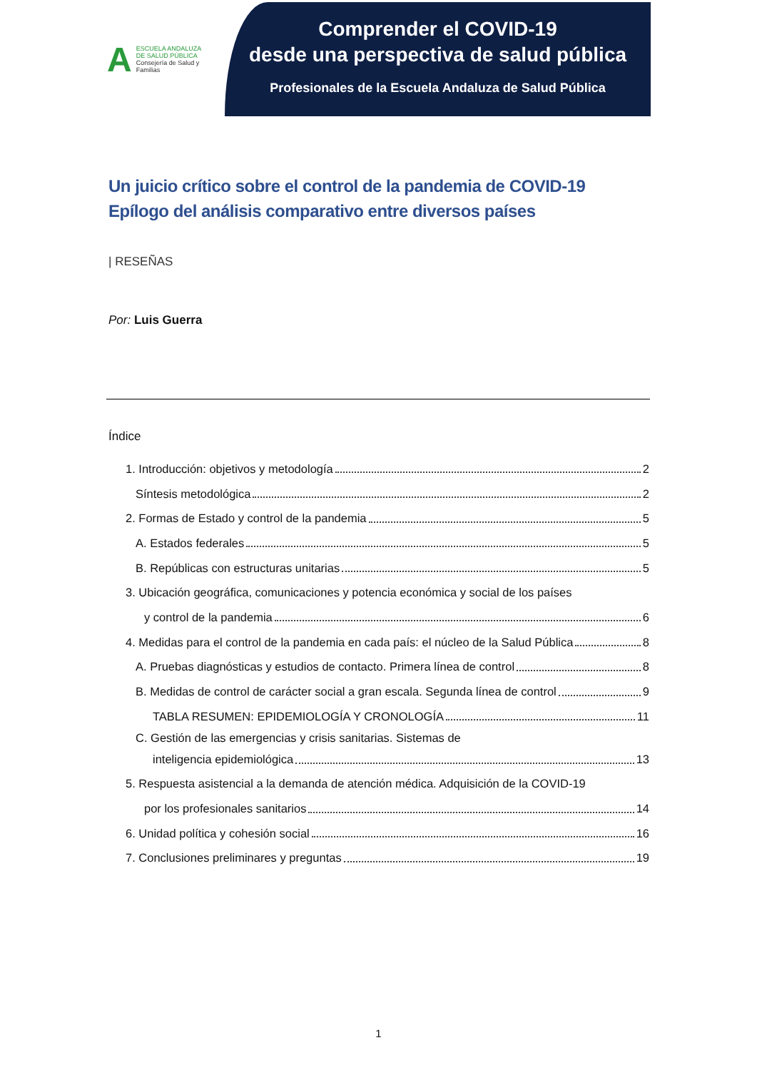A ESCUELA ANDALUZA
DE SALUD PÚBLICA
Consejería de Salud y Familias
Comprender el COVID-19
desde una perspectiva de salud pública
Profesionales de la Escuela Andaluza de Salud Pública
Un juicio crítico sobre el control de la pandemia de COVID-19
Epílogo del análisis comparativo entre diversos países
| RESEÑAS
Por: Luis Guerra
Índice
1. Introducción: objetivos y metodología 2
Síntesis metodológica 2
2. Formas de Estado y control de la pandemia 5
A. Estados federales 5
B. Repúblicas con estructuras unitarias 5
3. Ubicación geográfica, comunicaciones y potencia económica y social de los países
y control de la pandemia 6
4. Medidas para el control de la pandemia en cada país: el núcleo de la Salud Pública 8
A. Pruebas diagnósticas y estudios de contacto. Primera línea de control 8
B. Medidas de control de carácter social a gran escala. Segunda línea de control 9
TABLA RESUMEN: EPIDEMIOLOGÍA Y CRONOLOGÍA 11
C. Gestión de las emergencias y crisis sanitarias. Sistemas de
inteligencia epidemiológica 13
5. Respuesta asistencial a la demanda de atención médica. Adquisición de la COVID-19
por los profesionales sanitarios 14
6. Unidad política y cohesión social 16
7. Conclusiones preliminares y preguntas 19
1